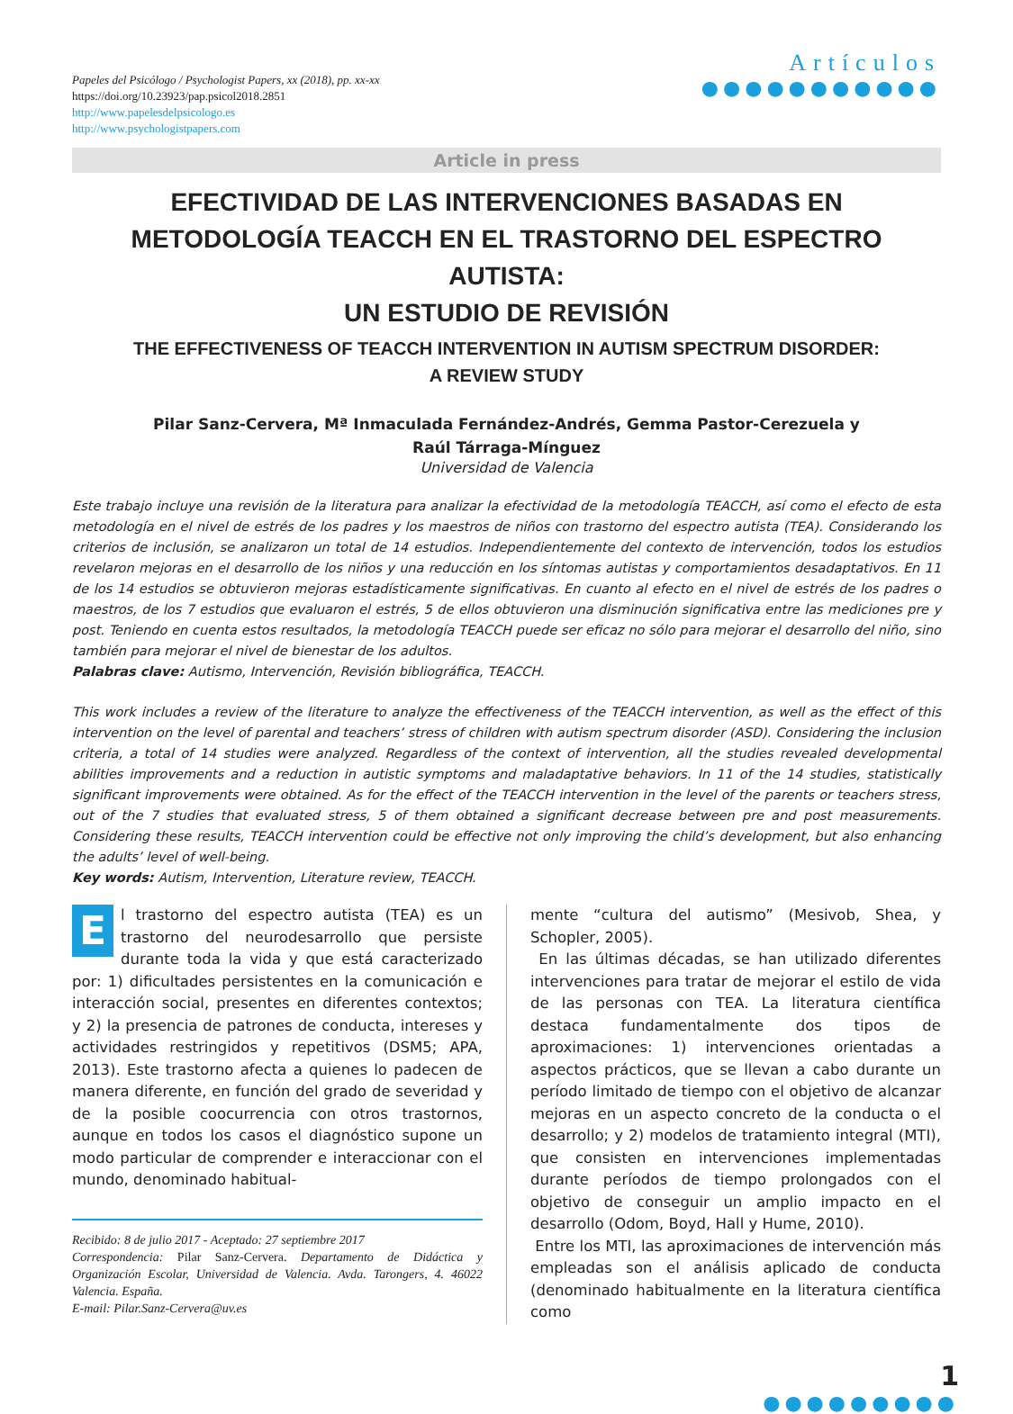Papeles del Psicólogo / Psychologist Papers, xx (2018), pp. xx-xx
https://doi.org/10.23923/pap.psicol2018.2851
http://www.papelesdelpsicologo.es
http://www.psychologistpapers.com
Artículos
●●●●●●●●●●●
Article in press
EFECTIVIDAD DE LAS INTERVENCIONES BASADAS EN METODOLOGÍA TEACCH EN EL TRASTORNO DEL ESPECTRO AUTISTA:
UN ESTUDIO DE REVISIÓN
THE EFFECTIVENESS OF TEACCH INTERVENTION IN AUTISM SPECTRUM DISORDER:
A REVIEW STUDY
Pilar Sanz-Cervera, Mª Inmaculada Fernández-Andrés, Gemma Pastor-Cerezuela y
Raúl Tárraga-Mínguez
Universidad de Valencia
Este trabajo incluye una revisión de la literatura para analizar la efectividad de la metodología TEACCH, así como el efecto de esta metodología en el nivel de estrés de los padres y los maestros de niños con trastorno del espectro autista (TEA). Considerando los criterios de inclusión, se analizaron un total de 14 estudios. Independientemente del contexto de intervención, todos los estudios revelaron mejoras en el desarrollo de los niños y una reducción en los síntomas autistas y comportamientos desadaptativos. En 11 de los 14 estudios se obtuvieron mejoras estadísticamente significativas. En cuanto al efecto en el nivel de estrés de los padres o maestros, de los 7 estudios que evaluaron el estrés, 5 de ellos obtuvieron una disminución significativa entre las mediciones pre y post. Teniendo en cuenta estos resultados, la metodología TEACCH puede ser eficaz no sólo para mejorar el desarrollo del niño, sino también para mejorar el nivel de bienestar de los adultos.
Palabras clave: Autismo, Intervención, Revisión bibliográfica, TEACCH.
This work includes a review of the literature to analyze the effectiveness of the TEACCH intervention, as well as the effect of this intervention on the level of parental and teachers’ stress of children with autism spectrum disorder (ASD). Considering the inclusion criteria, a total of 14 studies were analyzed. Regardless of the context of intervention, all the studies revealed developmental abilities improvements and a reduction in autistic symptoms and maladaptative behaviors. In 11 of the 14 studies, statistically significant improvements were obtained. As for the effect of the TEACCH intervention in the level of the parents or teachers stress, out of the 7 studies that evaluated stress, 5 of them obtained a significant decrease between pre and post measurements. Considering these results, TEACCH intervention could be effective not only improving the child’s development, but also enhancing the adults’ level of well-being.
Key words: Autism, Intervention, Literature review, TEACCH.
El trastorno del espectro autista (TEA) es un trastorno del neurodesarrollo que persiste durante toda la vida y que está caracterizado por: 1) dificultades persistentes en la comunicación e interacción social, presentes en diferentes contextos; y 2) la presencia de patrones de conducta, intereses y actividades restringidos y repetitivos (DSM5; APA, 2013). Este trastorno afecta a quienes lo padecen de manera diferente, en función del grado de severidad y de la posible coocurrencia con otros trastornos, aunque en todos los casos el diagnóstico supone un modo particular de comprender e interaccionar con el mundo, denominado habitual-
Recibido: 8 de julio 2017 - Aceptado: 27 septiembre 2017
Correspondencia: Pilar Sanz-Cervera. Departamento de Didáctica y Organización Escolar, Universidad de Valencia. Avda. Tarongers, 4. 46022 Valencia. España.
E-mail: Pilar.Sanz-Cervera@uv.es
mente “cultura del autismo” (Mesivob, Shea, y Schopler, 2005).
En las últimas décadas, se han utilizado diferentes intervenciones para tratar de mejorar el estilo de vida de las personas con TEA. La literatura científica destaca fundamentalmente dos tipos de aproximaciones: 1) intervenciones orientadas a aspectos prácticos, que se llevan a cabo durante un período limitado de tiempo con el objetivo de alcanzar mejoras en un aspecto concreto de la conducta o el desarrollo; y 2) modelos de tratamiento integral (MTI), que consisten en intervenciones implementadas durante períodos de tiempo prolongados con el objetivo de conseguir un amplio impacto en el desarrollo (Odom, Boyd, Hall y Hume, 2010).
Entre los MTI, las aproximaciones de intervención más empleadas son el análisis aplicado de conducta (denominado habitualmente en la literatura científica como
1
●●●●●●●●●